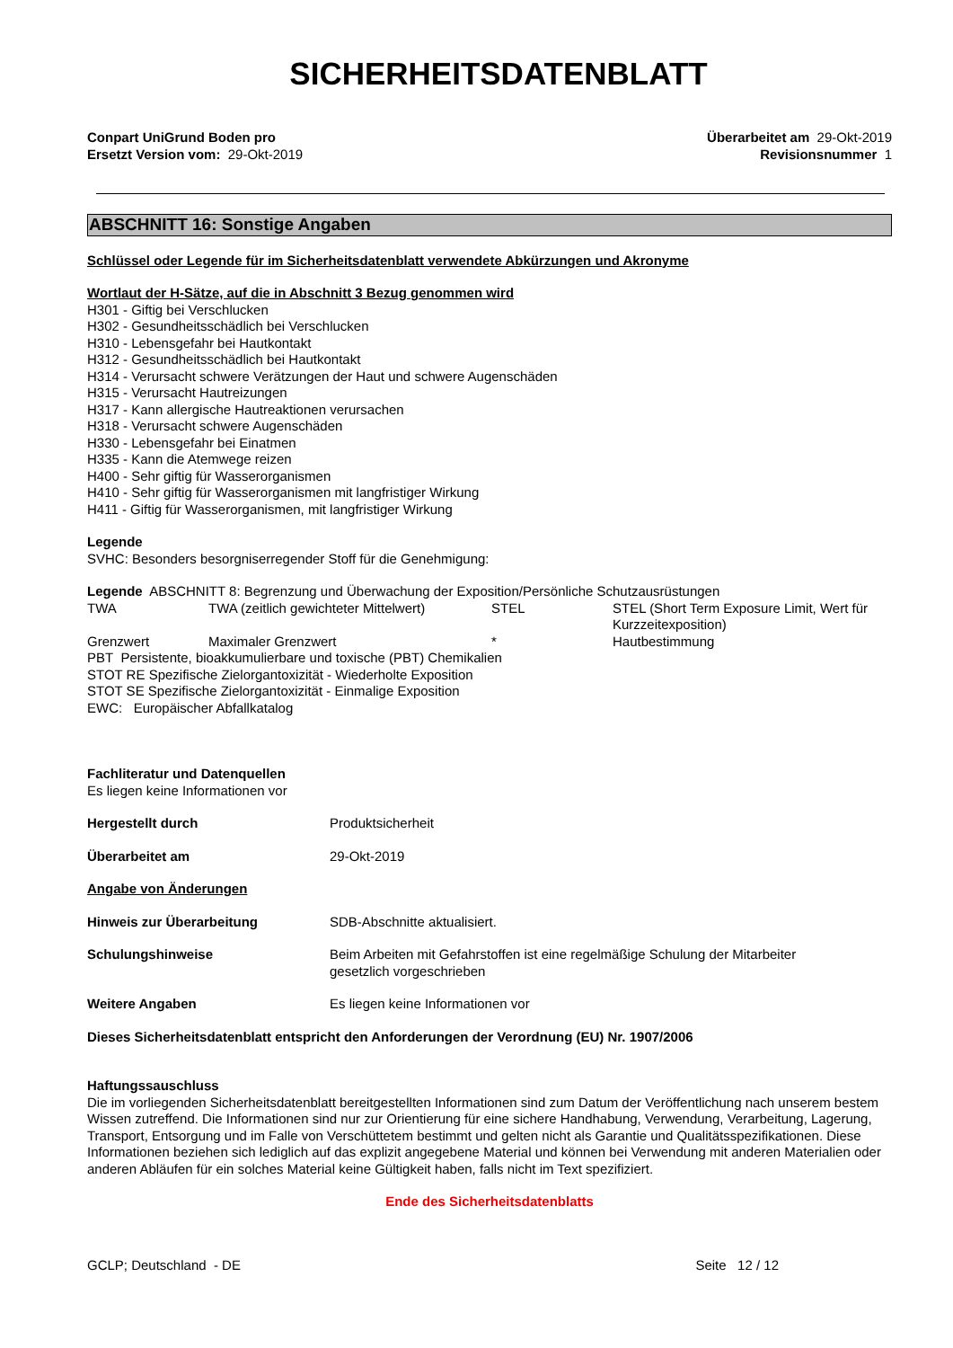SICHERHEITSDATENBLATT
Conpart UniGrund Boden pro
Ersetzt Version vom: 29-Okt-2019
Überarbeitet am 29-Okt-2019
Revisionsnummer 1
ABSCHNITT 16: Sonstige Angaben
Schlüssel oder Legende für im Sicherheitsdatenblatt verwendete Abkürzungen und Akronyme
Wortlaut der H-Sätze, auf die in Abschnitt 3 Bezug genommen wird
H301 - Giftig bei Verschlucken
H302 - Gesundheitsschädlich bei Verschlucken
H310 - Lebensgefahr bei Hautkontakt
H312 - Gesundheitsschädlich bei Hautkontakt
H314 - Verursacht schwere Verätzungen der Haut und schwere Augenschäden
H315 - Verursacht Hautreizungen
H317 - Kann allergische Hautreaktionen verursachen
H318 - Verursacht schwere Augenschäden
H330 - Lebensgefahr bei Einatmen
H335 - Kann die Atemwege reizen
H400 - Sehr giftig für Wasserorganismen
H410 - Sehr giftig für Wasserorganismen mit langfristiger Wirkung
H411 - Giftig für Wasserorganismen, mit langfristiger Wirkung
Legende
SVHC: Besonders besorgniserregender Stoff für die Genehmigung:
Legende ABSCHNITT 8: Begrenzung und Überwachung der Exposition/Persönliche Schutzausrüstungen
| TWA | TWA (zeitlich gewichteter Mittelwert) | STEL | STEL (Short Term Exposure Limit, Wert für Kurzzeitexposition) |
| Grenzwert | Maximaler Grenzwert | * | Hautbestimmung |
PBT Persistente, bioakkumulierbare und toxische (PBT) Chemikalien
STOT RE Spezifische Zielorgantoxizität - Wiederholte Exposition
STOT SE Spezifische Zielorgantoxizität - Einmalige Exposition
EWC: Europäischer Abfallkatalog
Fachliteratur und Datenquellen
Es liegen keine Informationen vor
| Hergestellt durch | Produktsicherheit |
| Überarbeitet am | 29-Okt-2019 |
Angabe von Änderungen
| Hinweis zur Überarbeitung | SDB-Abschnitte aktualisiert. |
| Schulungshinweise | Beim Arbeiten mit Gefahrstoffen ist eine regelmäßige Schulung der Mitarbeiter gesetzlich vorgeschrieben |
| Weitere Angaben | Es liegen keine Informationen vor |
Dieses Sicherheitsdatenblatt entspricht den Anforderungen der Verordnung (EU) Nr. 1907/2006
Haftungssauschluss
Die im vorliegenden Sicherheitsdatenblatt bereitgestellten Informationen sind zum Datum der Veröffentlichung nach unserem bestem Wissen zutreffend. Die Informationen sind nur zur Orientierung für eine sichere Handhabung, Verwendung, Verarbeitung, Lagerung, Transport, Entsorgung und im Falle von Verschüttetem bestimmt und gelten nicht als Garantie und Qualitätsspezifikationen. Diese Informationen beziehen sich lediglich auf das explizit angegebene Material und können bei Verwendung mit anderen Materialien oder anderen Abläufen für ein solches Material keine Gültigkeit haben, falls nicht im Text spezifiziert.
Ende des Sicherheitsdatenblatts
GCLP; Deutschland - DE Seite 12 / 12